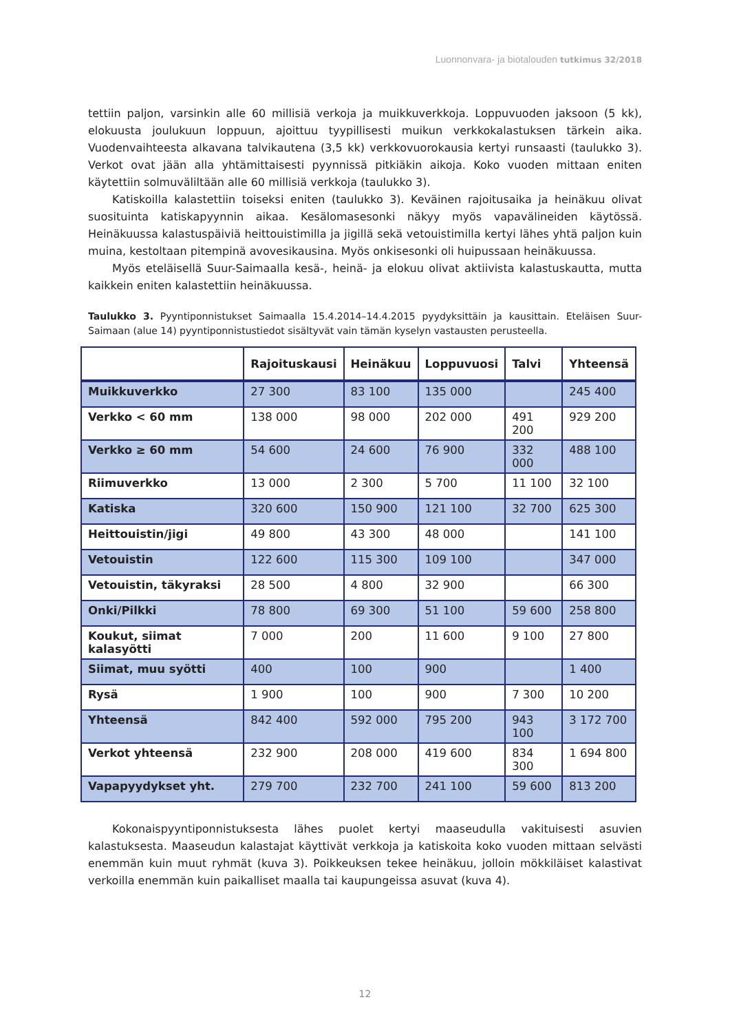Luonnonvara- ja biotalouden tutkimus 32/2018
tettiin paljon, varsinkin alle 60 millisiä verkoja ja muikkuverkkoja. Loppuvuoden jaksoon (5 kk), elokuusta joulukuun loppuun, ajoittuu tyypillisesti muikun verkkokalastuksen tärkein aika. Vuodenvaihteesta alkavana talvikautena (3,5 kk) verkkovuorokausia kertyi runsaasti (taulukko 3). Verkot ovat jään alla yhtämittaisesti pyynnissä pitkiäkin aikoja. Koko vuoden mittaan eniten käytettiin solmuväliltään alle 60 millisiä verkkoja (taulukko 3).
Katiskoilla kalastettiin toiseksi eniten (taulukko 3). Keväinen rajoitusaika ja heinäkuu olivat suosituinta katiskapyynnin aikaa. Kesälomasesonki näkyy myös vapavälineiden käytössä. Heinäkuussa kalastuspäiviä heittouistimilla ja jigillä sekä vetouistimilla kertyi lähes yhtä paljon kuin muina, kestoltaan pitempinä avovesikausina. Myös onkisesonki oli huipussaan heinäkuussa.
Myös eteläisellä Suur-Saimaalla kesä-, heinä- ja elokuu olivat aktiivista kalastuskautta, mutta kaikkein eniten kalastettiin heinäkuussa.
Taulukko 3. Pyyntiponnistukset Saimaalla 15.4.2014–14.4.2015 pyydyksittäin ja kausittain. Eteläisen Suur-Saimaan (alue 14) pyyntiponnistustiedot sisältyvät vain tämän kyselyn vastausten perusteella.
| | Rajoituskausi | Heinäkuu | Loppuvuosi | Talvi | Yhteensä |
| --- | --- | --- | --- | --- | --- |
| Muikkuverkko | 27 300 | 83 100 | 135 000 | | 245 400 |
| Verkko < 60 mm | 138 000 | 98 000 | 202 000 | 491 200 | 929 200 |
| Verkko ≥ 60 mm | 54 600 | 24 600 | 76 900 | 332 000 | 488 100 |
| Riimuverkko | 13 000 | 2 300 | 5 700 | 11 100 | 32 100 |
| Katiska | 320 600 | 150 900 | 121 100 | 32 700 | 625 300 |
| Heittouistin/jigi | 49 800 | 43 300 | 48 000 | | 141 100 |
| Vetouistin | 122 600 | 115 300 | 109 100 | | 347 000 |
| Vetouistin, täkyraksi | 28 500 | 4 800 | 32 900 | | 66 300 |
| Onki/Pilkki | 78 800 | 69 300 | 51 100 | 59 600 | 258 800 |
| Koukut, siimat kalasyötti | 7 000 | 200 | 11 600 | 9 100 | 27 800 |
| Siimat, muu syötti | 400 | 100 | 900 | | 1 400 |
| Rysä | 1 900 | 100 | 900 | 7 300 | 10 200 |
| Yhteensä | 842 400 | 592 000 | 795 200 | 943 100 | 3 172 700 |
| Verkot yhteensä | 232 900 | 208 000 | 419 600 | 834 300 | 1 694 800 |
| Vapapyydykset yht. | 279 700 | 232 700 | 241 100 | 59 600 | 813 200 |
Kokonaispyyntiponnistuksesta lähes puolet kertyi maaseudulla vakituisesti asuvien kalastuksesta. Maaseudun kalastajat käyttivät verkkoja ja katiskoita koko vuoden mittaan selvästi enemmän kuin muut ryhmät (kuva 3). Poikkeuksen tekee heinäkuu, jolloin mökkiläiset kalastivat verkoilla enemmän kuin paikalliset maalla tai kaupungeissa asuvat (kuva 4).
12